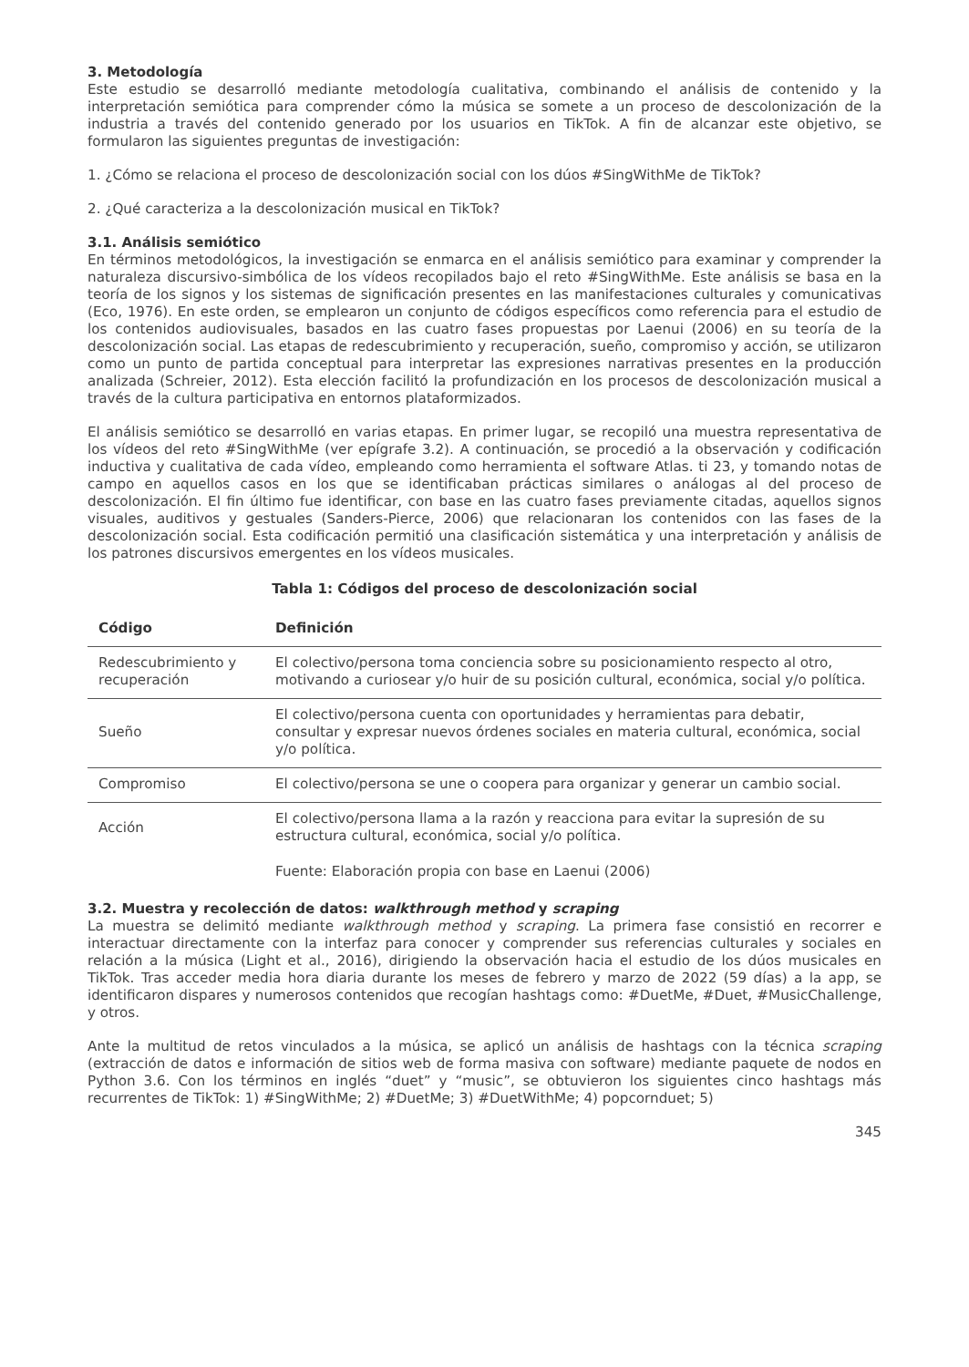3. Metodología
Este estudio se desarrolló mediante metodología cualitativa, combinando el análisis de contenido y la interpretación semiótica para comprender cómo la música se somete a un proceso de descolonización de la industria a través del contenido generado por los usuarios en TikTok. A fin de alcanzar este objetivo, se formularon las siguientes preguntas de investigación:
1. ¿Cómo se relaciona el proceso de descolonización social con los dúos #SingWithMe de TikTok?
2. ¿Qué caracteriza a la descolonización musical en TikTok?
3.1. Análisis semiótico
En términos metodológicos, la investigación se enmarca en el análisis semiótico para examinar y comprender la naturaleza discursivo-simbólica de los vídeos recopilados bajo el reto #SingWithMe. Este análisis se basa en la teoría de los signos y los sistemas de significación presentes en las manifestaciones culturales y comunicativas (Eco, 1976). En este orden, se emplearon un conjunto de códigos específicos como referencia para el estudio de los contenidos audiovisuales, basados en las cuatro fases propuestas por Laenui (2006) en su teoría de la descolonización social. Las etapas de redescubrimiento y recuperación, sueño, compromiso y acción, se utilizaron como un punto de partida conceptual para interpretar las expresiones narrativas presentes en la producción analizada (Schreier, 2012). Esta elección facilitó la profundización en los procesos de descolonización musical a través de la cultura participativa en entornos plataformizados.
El análisis semiótico se desarrolló en varias etapas. En primer lugar, se recopiló una muestra representativa de los vídeos del reto #SingWithMe (ver epígrafe 3.2). A continuación, se procedió a la observación y codificación inductiva y cualitativa de cada vídeo, empleando como herramienta el software Atlas. ti 23, y tomando notas de campo en aquellos casos en los que se identificaban prácticas similares o análogas al del proceso de descolonización. El fin último fue identificar, con base en las cuatro fases previamente citadas, aquellos signos visuales, auditivos y gestuales (Sanders-Pierce, 2006) que relacionaran los contenidos con las fases de la descolonización social. Esta codificación permitió una clasificación sistemática y una interpretación y análisis de los patrones discursivos emergentes en los vídeos musicales.
Tabla 1: Códigos del proceso de descolonización social
| Código | Definición |
| --- | --- |
| Redescubrimiento y recuperación | El colectivo/persona toma conciencia sobre su posicionamiento respecto al otro, motivando a curiosear y/o huir de su posición cultural, económica, social y/o política. |
| Sueño | El colectivo/persona cuenta con oportunidades y herramientas para debatir, consultar y expresar nuevos órdenes sociales en materia cultural, económica, social y/o política. |
| Compromiso | El colectivo/persona se une o coopera para organizar y generar un cambio social. |
| Acción | El colectivo/persona llama a la razón y reacciona para evitar la supresión de su estructura cultural, económica, social y/o política. |
Fuente: Elaboración propia con base en Laenui (2006)
3.2. Muestra y recolección de datos: walkthrough method y scraping
La muestra se delimitó mediante walkthrough method y scraping. La primera fase consistió en recorrer e interactuar directamente con la interfaz para conocer y comprender sus referencias culturales y sociales en relación a la música (Light et al., 2016), dirigiendo la observación hacia el estudio de los dúos musicales en TikTok. Tras acceder media hora diaria durante los meses de febrero y marzo de 2022 (59 días) a la app, se identificaron dispares y numerosos contenidos que recogían hashtags como: #DuetMe, #Duet, #MusicChallenge, y otros.
Ante la multitud de retos vinculados a la música, se aplicó un análisis de hashtags con la técnica scraping (extracción de datos e información de sitios web de forma masiva con software) mediante paquete de nodos en Python 3.6. Con los términos en inglés “duet” y “music”, se obtuvieron los siguientes cinco hashtags más recurrentes de TikTok: 1) #SingWithMe; 2) #DuetMe; 3) #DuetWithMe; 4) popcornduet; 5)
345